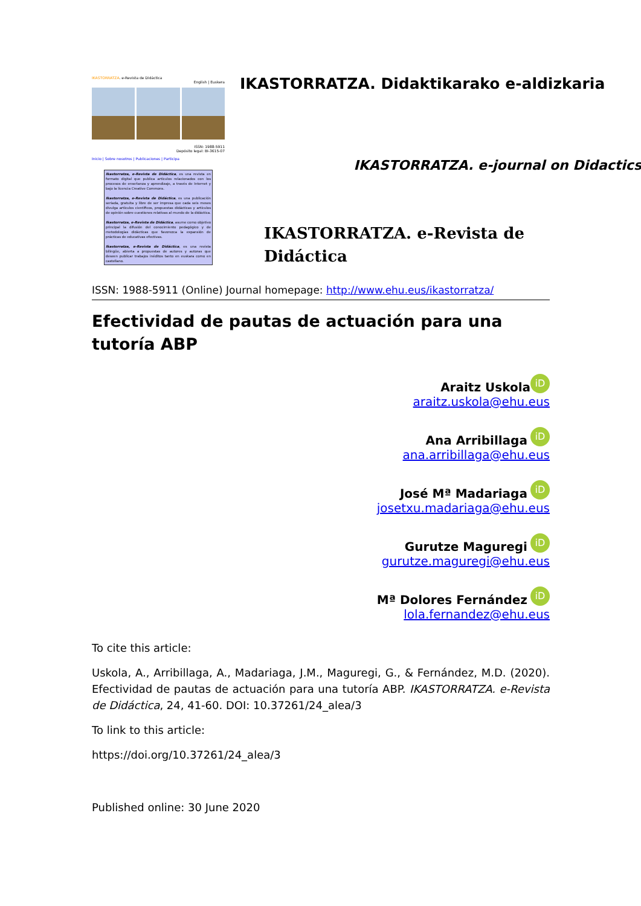IKASTORRATZA. e-Revista de Didáctica
English | Euskera
ISSN: 1988-5911
Depósito legal: BI-3615-07
Inicio | Sobre nosotros | Publicaciones | Participa
Ikastorratza, e-Revista de Didáctica, es una revista en formato digital que publica artículos relacionados con los procesos de enseñanza y aprendizaje, a través de Internet y bajo la licencia Creative Commons.
Ikastorratza, e-Revista de Didáctica, es una publicación seriada, gratuita y libre de ser impresa que cada seis meses divulga artículos científicos, propuestas didácticas y artículos de opinión sobre cuestiones relativas al mundo de la didáctica.
Ikastorratza, e-Revista de Didáctica, asume como objetivo principal la difusión del conocimiento pedagógico y de metodologías didácticas que favorezca la expansión de prácticas de educativas efectivas.
Ikastorratza, e-Revista de Didáctica, es una revista bilingüe, abierta a propuestas de autores y autoras que deseen publicar trabajos inéditos tanto en euskara como en castellano.
IKASTORRATZA. Didaktikarako e-aldizkaria
IKASTORRATZA. e-journal on Didactics
IKASTORRATZA. e-Revista de Didáctica
ISSN: 1988-5911 (Online) Journal homepage: http://www.ehu.eus/ikastorratza/
Efectividad de pautas de actuación para una tutoría ABP
Araitz Uskola iD
araitz.uskola@ehu.eus
Ana Arribillaga iD
ana.arribillaga@ehu.eus
José Mª Madariaga iD
josetxu.madariaga@ehu.eus
Gurutze Maguregi iD
gurutze.maguregi@ehu.eus
Mª Dolores Fernández iD
lola.fernandez@ehu.eus
To cite this article:
Uskola, A., Arribillaga, A., Madariaga, J.M., Maguregi, G., & Fernández, M.D. (2020). Efectividad de pautas de actuación para una tutoría ABP. IKASTORRATZA. e-Revista de Didáctica, 24, 41-60. DOI: 10.37261/24_alea/3
To link to this article:
https://doi.org/10.37261/24_alea/3
Published online: 30 June 2020